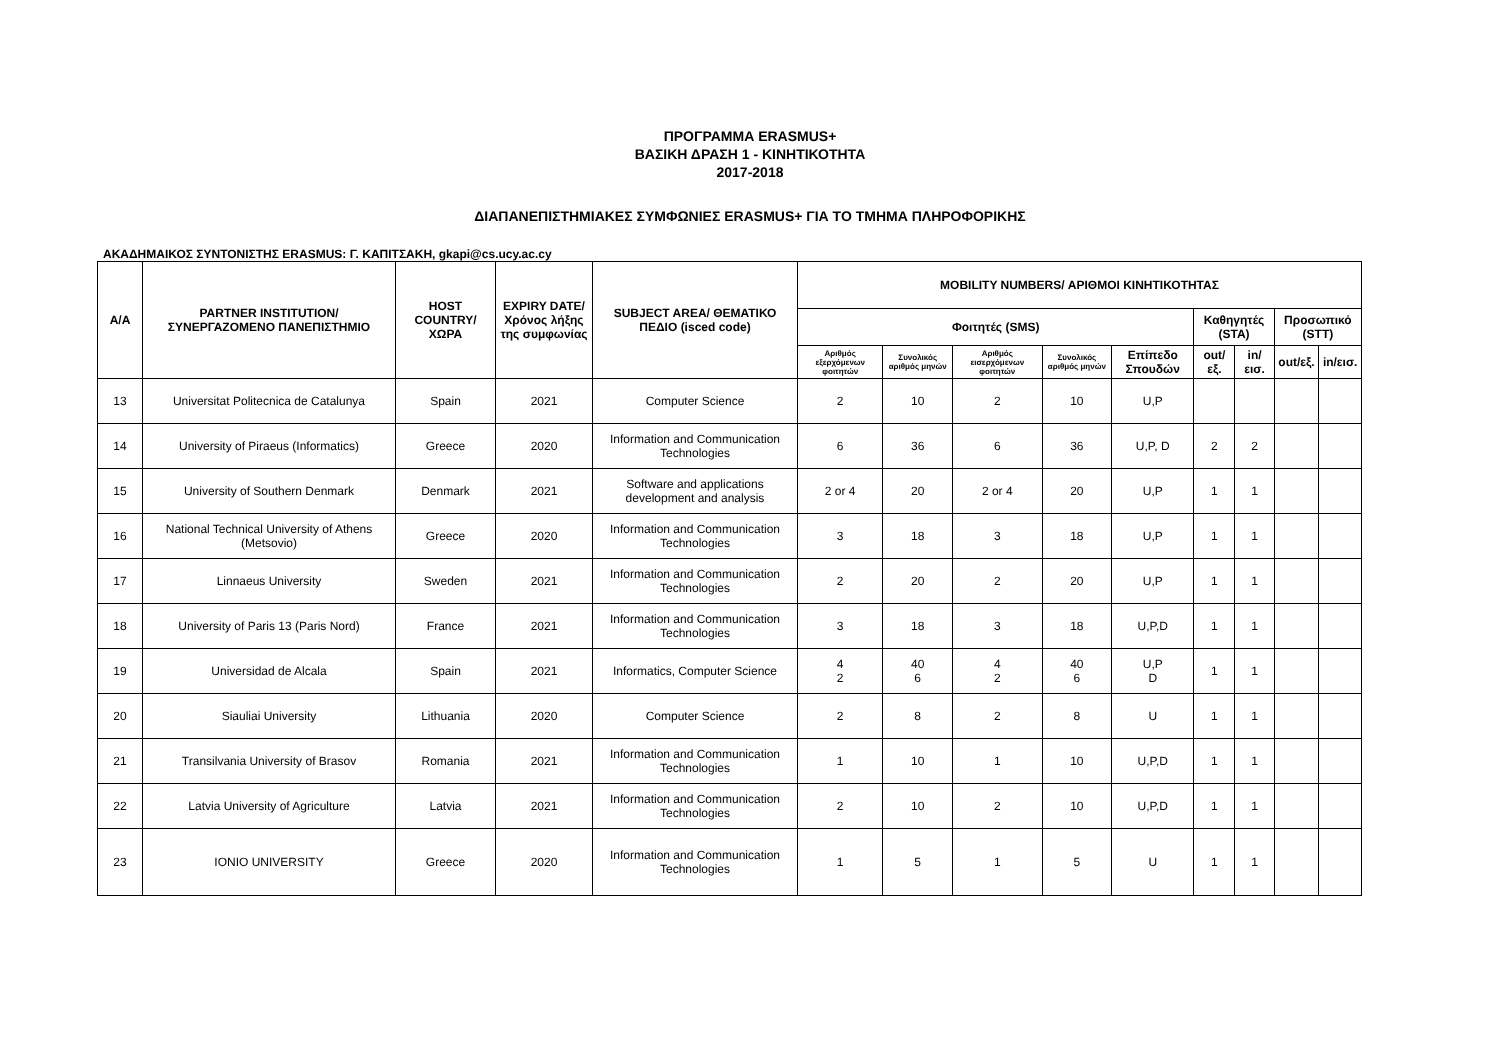ΠΡΟΓΡΑΜΜΑ ERASMUS+
ΒΑΣΙΚΗ ΔΡΑΣΗ 1 - ΚΙΝΗΤΙΚΟΤΗΤΑ
2017-2018
ΔΙΑΠΑΝΕΠΙΣΤΗΜΙΑΚΕΣ ΣΥΜΦΩΝΙΕΣ ERASMUS+ ΓΙΑ ΤΟ ΤΜΗΜΑ ΠΛΗΡΟΦΟΡΙΚΗΣ
ΑΚΑΔΗΜΑΙΚΟΣ ΣΥΝΤΟΝΙΣΤΗΣ ERASMUS: Γ. ΚΑΠΙΤΣΑΚΗ, gkapi@cs.ucy.ac.cy
| A/A | PARTNER INSTITUTION/ ΣΥΝΕΡΓΑΖΟΜΕΝΟ ΠΑΝΕΠΙΣΤΗΜΙΟ | HOST COUNTRY/ ΧΩΡΑ | EXPIRY DATE/ Χρόνος λήξης της συμφωνίας | SUBJECT AREA/ ΘΕΜΑΤΙΚΟ ΠΕΔΙΟ (isced code) | MOBILITY NUMBERS/ ΑΡΙΘΜΟΙ ΚΙΝΗΤΙΚΟΤΗΤΑΣ | | | | | | | | |
| --- | --- | --- | --- | --- | --- | --- | --- | --- | --- | --- | --- | --- | --- |
| | | | | | Φοιτητές (SMS) | | | | | Καθηγητές (STA) | | Προσωπικό (STT) | |
| | | | | | Αριθμός εξερχόμενων φοιτητών | Συνολικός αριθμός μηνών | Αριθμός εισερχόμενων φοιτητών | Συνολικός αριθμός μηνών | Επίπεδο Σπουδών | out/εξ. | in/εισ. | out/εξ. | in/εισ. |
| 13 | Universitat Politecnica de Catalunya | Spain | 2021 | Computer Science | 2 | 10 | 2 | 10 | U,P | | | | |
| 14 | University of Piraeus (Informatics) | Greece | 2020 | Information and Communication Technologies | 6 | 36 | 6 | 36 | U,P, D | 2 | 2 | | |
| 15 | University of Southern Denmark | Denmark | 2021 | Software and applications development and analysis | 2 or 4 | 20 | 2 or 4 | 20 | U,P | 1 | 1 | | |
| 16 | National Technical University of Athens (Metsovio) | Greece | 2020 | Information and Communication Technologies | 3 | 18 | 3 | 18 | U,P | 1 | 1 | | |
| 17 | Linnaeus University | Sweden | 2021 | Information and Communication Technologies | 2 | 20 | 2 | 20 | U,P | 1 | 1 | | |
| 18 | University of Paris 13 (Paris Nord) | France | 2021 | Information and Communication Technologies | 3 | 18 | 3 | 18 | U,P,D | 1 | 1 | | |
| 19 | Universidad de Alcala | Spain | 2021 | Informatics, Computer Science | 4 2 | 40 6 | 4 2 | 40 6 | U,P D | 1 | 1 | | |
| 20 | Siauliai University | Lithuania | 2020 | Computer Science | 2 | 8 | 2 | 8 | U | 1 | 1 | | |
| 21 | Transilvania University of Brasov | Romania | 2021 | Information and Communication Technologies | 1 | 10 | 1 | 10 | U,P,D | 1 | 1 | | |
| 22 | Latvia University of Agriculture | Latvia | 2021 | Information and Communication Technologies | 2 | 10 | 2 | 10 | U,P,D | 1 | 1 | | |
| 23 | IONIO UNIVERSITY | Greece | 2020 | Information and Communication Technologies | 1 | 5 | 1 | 5 | U | 1 | 1 | | |